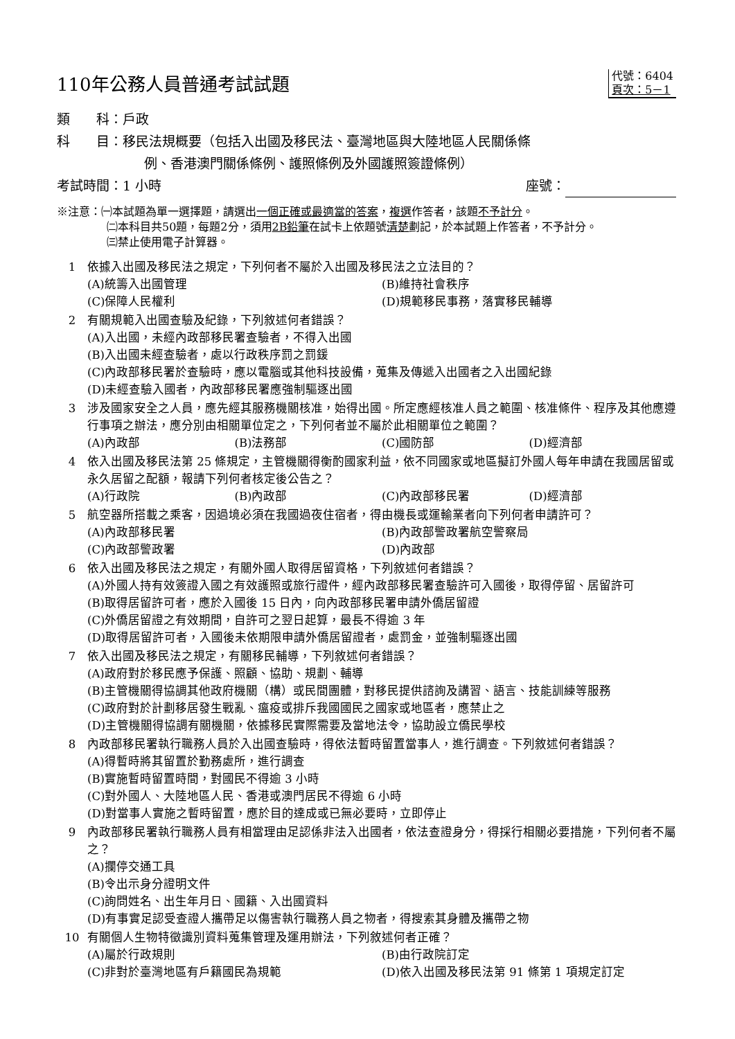110年公務人員普通考試試題
代號：6404
頁次：5－1
類　　科：戶政
科　　目：移民法規概要（包括入出國及移民法、臺灣地區與大陸地區人民關係條
例、香港澳門關係條例、護照條例及外國護照簽證條例）
考試時間：1 小時 座號：
※注意：㈠本試題為單一選擇題，請選出一個正確或最適當的答案，複選作答者，該題不予計分。
㈡本科目共50題，每題2分，須用2B鉛筆在試卡上依題號清楚劃記，於本試題上作答者，不予計分。
㈢禁止使用電子計算器。
1 依據入出國及移民法之規定，下列何者不屬於入出國及移民法之立法目的？
(A)統籌入出國管理 (B)維持社會秩序 (C)保障人民權利 (D)規範移民事務，落實移民輔導
2 有關規範入出國查驗及紀錄，下列敘述何者錯誤？
(A)入出國，未經內政部移民署查驗者，不得入出國
(B)入出國未經查驗者，處以行政秩序罰之罰鍰
(C)內政部移民署於查驗時，應以電腦或其他科技設備，蒐集及傳遞入出國者之入出國紀錄
(D)未經查驗入國者，內政部移民署應強制驅逐出國
3 涉及國家安全之人員，應先經其服務機關核准，始得出國。所定應經核准人員之範圍、核准條件、程序及其他應遵行事項之辦法，應分別由相關單位定之，下列何者並不屬於此相關單位之範圍？
(A)內政部 (B)法務部 (C)國防部 (D)經濟部
4 依入出國及移民法第 25 條規定，主管機關得衡酌國家利益，依不同國家或地區擬訂外國人每年申請在我國居留或永久居留之配額，報請下列何者核定後公告之？
(A)行政院 (B)內政部 (C)內政部移民署 (D)經濟部
5 航空器所搭載之乘客，因過境必須在我國過夜住宿者，得由機長或運輸業者向下列何者申請許可？
(A)內政部移民署 (B)內政部警政署航空警察局 (C)內政部警政署 (D)內政部
6 依入出國及移民法之規定，有關外國人取得居留資格，下列敘述何者錯誤？
(A)外國人持有效簽證入國之有效護照或旅行證件，經內政部移民署查驗許可入國後，取得停留、居留許可
(B)取得居留許可者，應於入國後 15 日內，向內政部移民署申請外僑居留證
(C)外僑居留證之有效期間，自許可之翌日起算，最長不得逾 3 年
(D)取得居留許可者，入國後未依期限申請外僑居留證者，處罰金，並強制驅逐出國
7 依入出國及移民法之規定，有關移民輔導，下列敘述何者錯誤？
(A)政府對於移民應予保護、照顧、協助、規劃、輔導
(B)主管機關得協調其他政府機關（構）或民間團體，對移民提供諮詢及講習、語言、技能訓練等服務
(C)政府對於計劃移居發生戰亂、瘟疫或排斥我國國民之國家或地區者，應禁止之
(D)主管機關得協調有關機關，依據移民實際需要及當地法令，協助設立僑民學校
8 內政部移民署執行職務人員於入出國查驗時，得依法暫時留置當事人，進行調查。下列敘述何者錯誤？
(A)得暫時將其留置於勤務處所，進行調查
(B)實施暫時留置時間，對國民不得逾 3 小時
(C)對外國人、大陸地區人民、香港或澳門居民不得逾 6 小時
(D)對當事人實施之暫時留置，應於目的達成或已無必要時，立即停止
9 內政部移民署執行職務人員有相當理由足認係非法入出國者，依法查證身分，得採行相關必要措施，下列何者不屬之？
(A)攔停交通工具
(B)令出示身分證明文件
(C)詢問姓名、出生年月日、國籍、入出國資料
(D)有事實足認受查證人攜帶足以傷害執行職務人員之物者，得搜索其身體及攜帶之物
10 有關個人生物特徵識別資料蒐集管理及運用辦法，下列敘述何者正確？
(A)屬於行政規則 (B)由行政院訂定 (C)非對於臺灣地區有戶籍國民為規範 (D)依入出國及移民法第 91 條第 1 項規定訂定